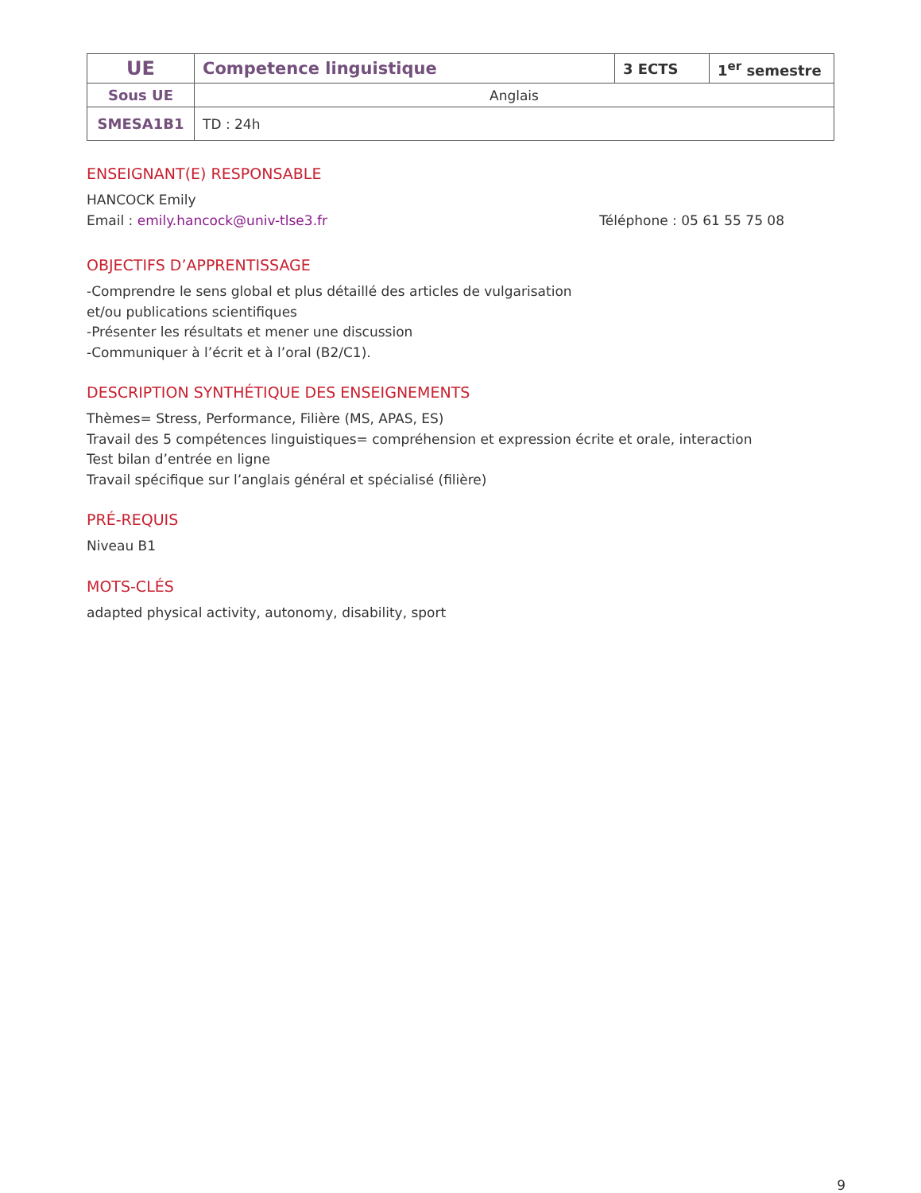| UE | Competence linguistique | 3 ECTS | 1<sup>er</sup> semestre |
| Sous UE | Anglais | | |
| SMESA1B1 | TD : 24h | | |
ENSEIGNANT(E) RESPONSABLE
HANCOCK Emily
Email : emily.hancock@univ-tlse3.fr Téléphone : 05 61 55 75 08
OBJECTIFS D’APPRENTISSAGE
-Comprendre le sens global et plus détaillé des articles de vulgarisation
et/ou publications scientifiques
-Présenter les résultats et mener une discussion
-Communiquer à l’écrit et à l’oral (B2/C1).
DESCRIPTION SYNTHÉTIQUE DES ENSEIGNEMENTS
Thèmes= Stress, Performance, Filière (MS, APAS, ES)
Travail des 5 compétences linguistiques= compréhension et expression écrite et orale, interaction
Test bilan d’entrée en ligne
Travail spécifique sur l’anglais général et spécialisé (filière)
PRÉ-REQUIS
Niveau B1
MOTS-CLÉS
adapted physical activity, autonomy, disability, sport
9